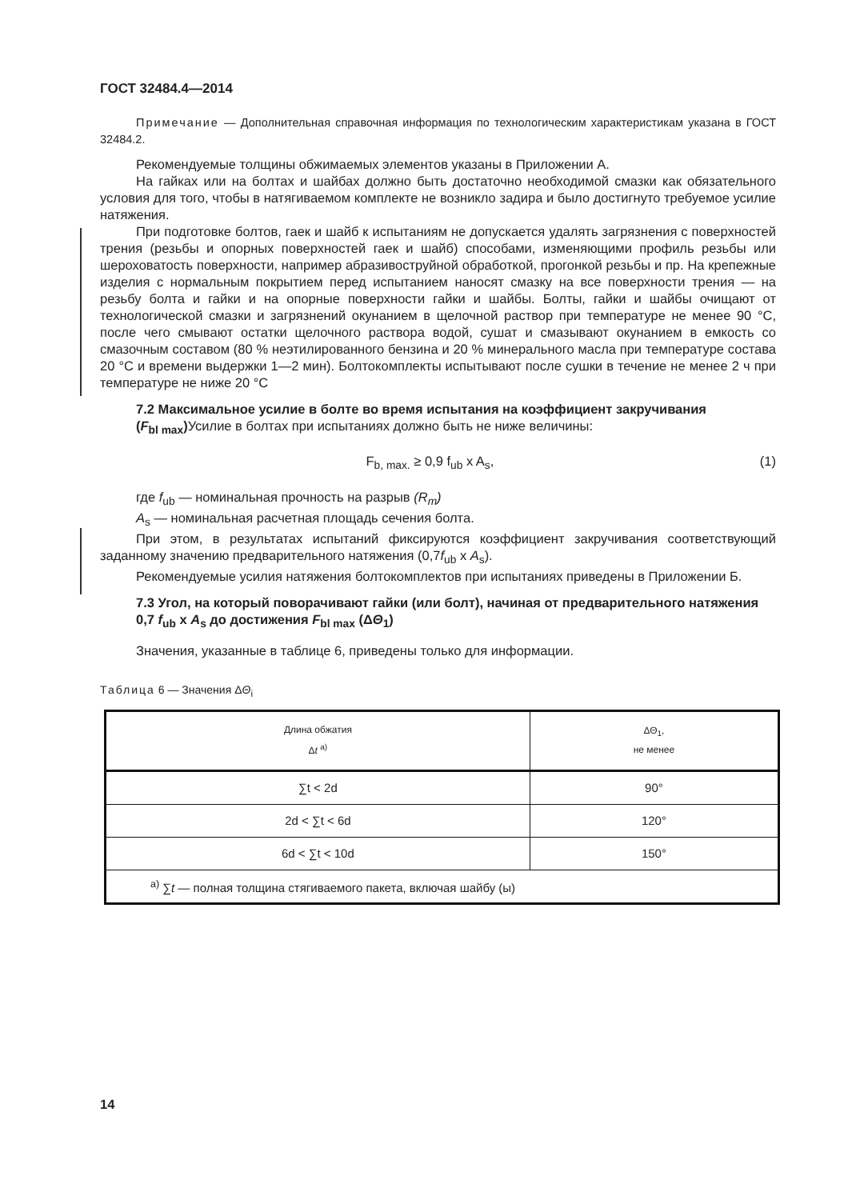ГОСТ 32484.4—2014
Примечание — Дополнительная справочная информация по технологическим характеристикам указана в ГОСТ 32484.2.
Рекомендуемые толщины обжимаемых элементов указаны в Приложении А.
На гайках или на болтах и шайбах должно быть достаточно необходимой смазки как обязательного условия для того, чтобы в натягиваемом комплекте не возникло задира и было достигнуто требуемое усилие натяжения.
При подготовке болтов, гаек и шайб к испытаниям не допускается удалять загрязнения с поверхностей трения (резьбы и опорных поверхностей гаек и шайб) способами, изменяющими профиль резьбы или шероховатость поверхности, например абразивоструйной обработкой, прогонкой резьбы и пр. На крепежные изделия с нормальным покрытием перед испытанием наносят смазку на все поверхности трения — на резьбу болта и гайки и на опорные поверхности гайки и шайбы. Болты, гайки и шайбы очищают от технологической смазки и загрязнений окунанием в щелочной раствор при температуре не менее 90 °С, после чего смывают остатки щелочного раствора водой, сушат и смазывают окунанием в емкость со смазочным составом (80 % неэтилированного бензина и 20 % минерального масла при температуре состава 20 °С и времени выдержки 1—2 мин). Болтокомплекты испытывают после сушки в течение не менее 2 ч при температуре не ниже 20 °С
7.2 Максимальное усилие в болте во время испытания на коэффициент закручивания
(F<sub>bl max</sub>) Усилие в болтах при испытаниях должно быть не ниже величины:
F<sub>b, max.</sub> ≥ 0,9 f<sub>ub</sub> x A<sub>s</sub>, (1)
где f<sub>ub</sub> — номинальная прочность на разрыв (R<sub>m</sub>)
A<sub>s</sub> — номинальная расчетная площадь сечения болта.
При этом, в результатах испытаний фиксируются коэффициент закручивания соответствующий заданному значению предварительного натяжения (0,7f<sub>ub</sub> x A<sub>s</sub>).
Рекомендуемые усилия натяжения болтокомплектов при испытаниях приведены в Приложении Б.
7.3 Угол, на который поворачивают гайки (или болт), начиная от предварительного натяжения 0,7 f<sub>ub</sub> x A<sub>s</sub> до достижения F<sub>bl max</sub> (ΔΘ<sub>1</sub>)
Значения, указанные в таблице 6, приведены только для информации.
Таблица 6 — Значения ΔΘ<sub>i</sub>
| Длина обжатия Δ t <sup>a)</sup> | ΔΘ<sub>1</sub>, не менее |
| --- | --- |
| ∑t < 2d | 90° |
| 2d < ∑t < 6d | 120° |
| 6d < ∑t < 10d | 150° |
| <sup>a)</sup> ∑ t — полная толщина стягиваемого пакета, включая шайбу (ы) | |
14